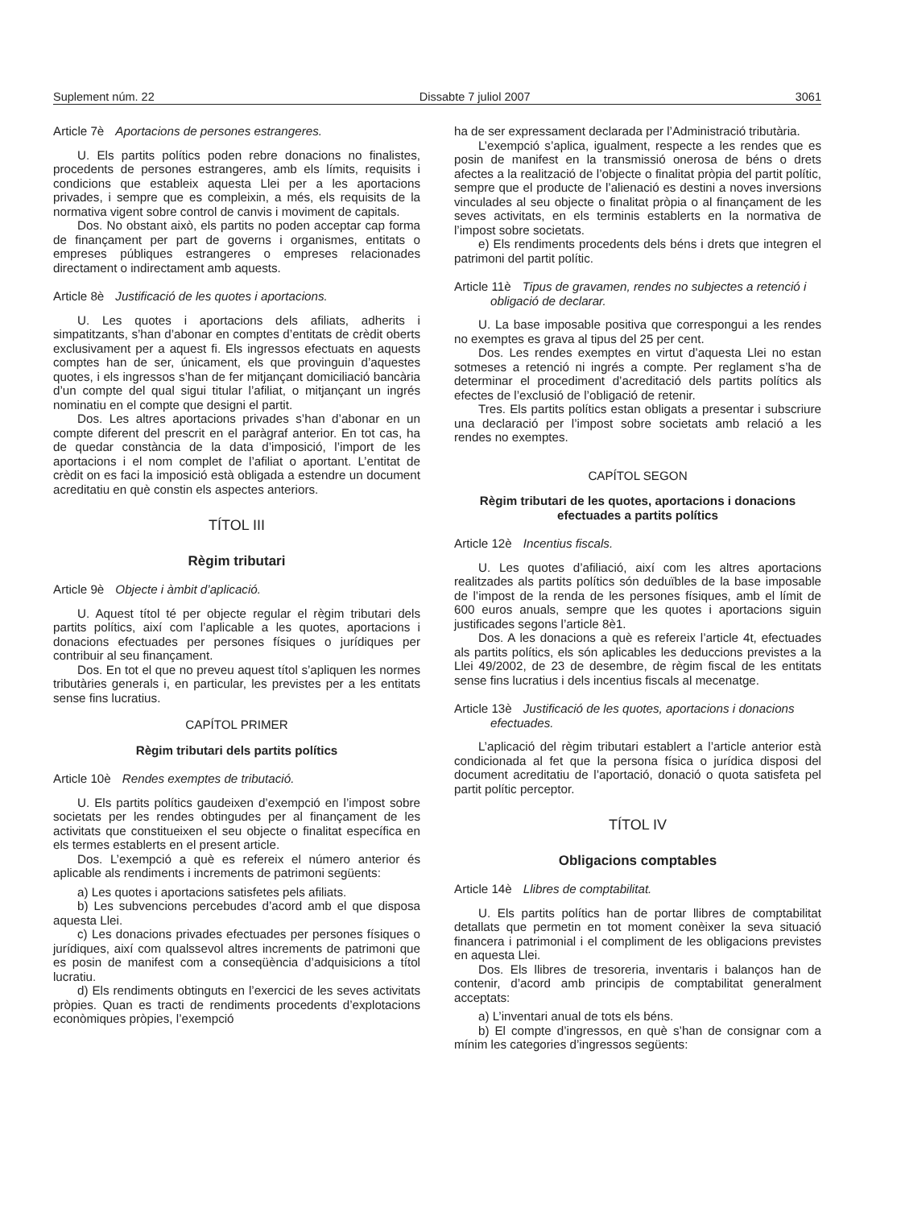Suplement núm. 22 Dissabte 7 juliol 2007 3061
Article 7è Aportacions de persones estrangeres.
U. Els partits polítics poden rebre donacions no finalistes, procedents de persones estrangeres, amb els límits, requisits i condicions que estableix aquesta Llei per a les aportacions privades, i sempre que es compleixin, a més, els requisits de la normativa vigent sobre control de canvis i moviment de capitals.
Dos. No obstant això, els partits no poden acceptar cap forma de finançament per part de governs i organismes, entitats o empreses públiques estrangeres o empreses relacionades directament o indirectament amb aquests.
Article 8è Justificació de les quotes i aportacions.
U. Les quotes i aportacions dels afiliats, adherits i simpatitzants, s’han d’abonar en comptes d’entitats de crèdit oberts exclusivament per a aquest fi. Els ingressos efectuats en aquests comptes han de ser, únicament, els que provinguin d’aquestes quotes, i els ingressos s’han de fer mitjançant domiciliació bancària d’un compte del qual sigui titular l’afiliat, o mitjançant un ingrés nominatiu en el compte que designi el partit.
Dos. Les altres aportacions privades s’han d’abonar en un compte diferent del prescrit en el paràgraf anterior. En tot cas, ha de quedar constància de la data d’imposició, l’import de les aportacions i el nom complet de l’afiliat o aportant. L’entitat de crèdit on es faci la imposició està obligada a estendre un document acreditatiu en què constin els aspectes anteriors.
TÍTOL III
Règim tributari
Article 9è Objecte i àmbit d’aplicació.
U. Aquest títol té per objecte regular el règim tributari dels partits polítics, així com l’aplicable a les quotes, aportacions i donacions efectuades per persones físiques o jurídiques per contribuir al seu finançament.
Dos. En tot el que no preveu aquest títol s’apliquen les normes tributàries generals i, en particular, les previstes per a les entitats sense fins lucratius.
CAPÍTOL PRIMER
Règim tributari dels partits polítics
Article 10è Rendes exemptes de tributació.
U. Els partits polítics gaudeixen d’exempció en l’impost sobre societats per les rendes obtingudes per al finançament de les activitats que constitueixen el seu objecte o finalitat específica en els termes establerts en el present article.
Dos. L’exempció a què es refereix el número anterior és aplicable als rendiments i increments de patrimoni següents:
a) Les quotes i aportacions satisfetes pels afiliats.
b) Les subvencions percebudes d’acord amb el que disposa aquesta Llei.
c) Les donacions privades efectuades per persones físiques o jurídiques, així com qualssevol altres increments de patrimoni que es posin de manifest com a conseqüència d’adquisicions a títol lucratiu.
d) Els rendiments obtinguts en l’exercici de les seves activitats pròpies. Quan es tracti de rendiments procedents d’explotacions econòmiques pròpies, l’exempció
ha de ser expressament declarada per l’Administració tributària.
L’exempció s’aplica, igualment, respecte a les rendes que es posin de manifest en la transmissió onerosa de béns o drets afectes a la realització de l’objecte o finalitat pròpia del partit polític, sempre que el producte de l’alienació es destini a noves inversions vinculades al seu objecte o finalitat pròpia o al finançament de les seves activitats, en els terminis establerts en la normativa de l’impost sobre societats.
e) Els rendiments procedents dels béns i drets que integren el patrimoni del partit polític.
Article 11è Tipus de gravamen, rendes no subjectes a retenció i obligació de declarar.
U. La base imposable positiva que correspongui a les rendes no exemptes es grava al tipus del 25 per cent.
Dos. Les rendes exemptes en virtut d’aquesta Llei no estan sotmeses a retenció ni ingrés a compte. Per reglament s’ha de determinar el procediment d’acreditació dels partits polítics als efectes de l’exclusió de l’obligació de retenir.
Tres. Els partits polítics estan obligats a presentar i subscriure una declaració per l’impost sobre societats amb relació a les rendes no exemptes.
CAPÍTOL SEGON
Règim tributari de les quotes, aportacions i donacions efectuades a partits polítics
Article 12è Incentius fiscals.
U. Les quotes d’afiliació, així com les altres aportacions realitzades als partits polítics són deduïbles de la base imposable de l’impost de la renda de les persones físiques, amb el límit de 600 euros anuals, sempre que les quotes i aportacions siguin justificades segons l’article 8è1.
Dos. A les donacions a què es refereix l’article 4t, efectuades als partits polítics, els són aplicables les deduccions previstes a la Llei 49/2002, de 23 de desembre, de règim fiscal de les entitats sense fins lucratius i dels incentius fiscals al mecenatge.
Article 13è Justificació de les quotes, aportacions i donacions efectuades.
L’aplicació del règim tributari establert a l’article anterior està condicionada al fet que la persona física o jurídica disposi del document acreditatiu de l’aportació, donació o quota satisfeta pel partit polític perceptor.
TÍTOL IV
Obligacions comptables
Article 14è Llibres de comptabilitat.
U. Els partits polítics han de portar llibres de comptabilitat detallats que permetin en tot moment conèixer la seva situació financera i patrimonial i el compliment de les obligacions previstes en aquesta Llei.
Dos. Els llibres de tresoreria, inventaris i balanços han de contenir, d’acord amb principis de comptabilitat generalment acceptats:
a) L’inventari anual de tots els béns.
b) El compte d’ingressos, en què s’han de consignar com a mínim les categories d’ingressos següents: